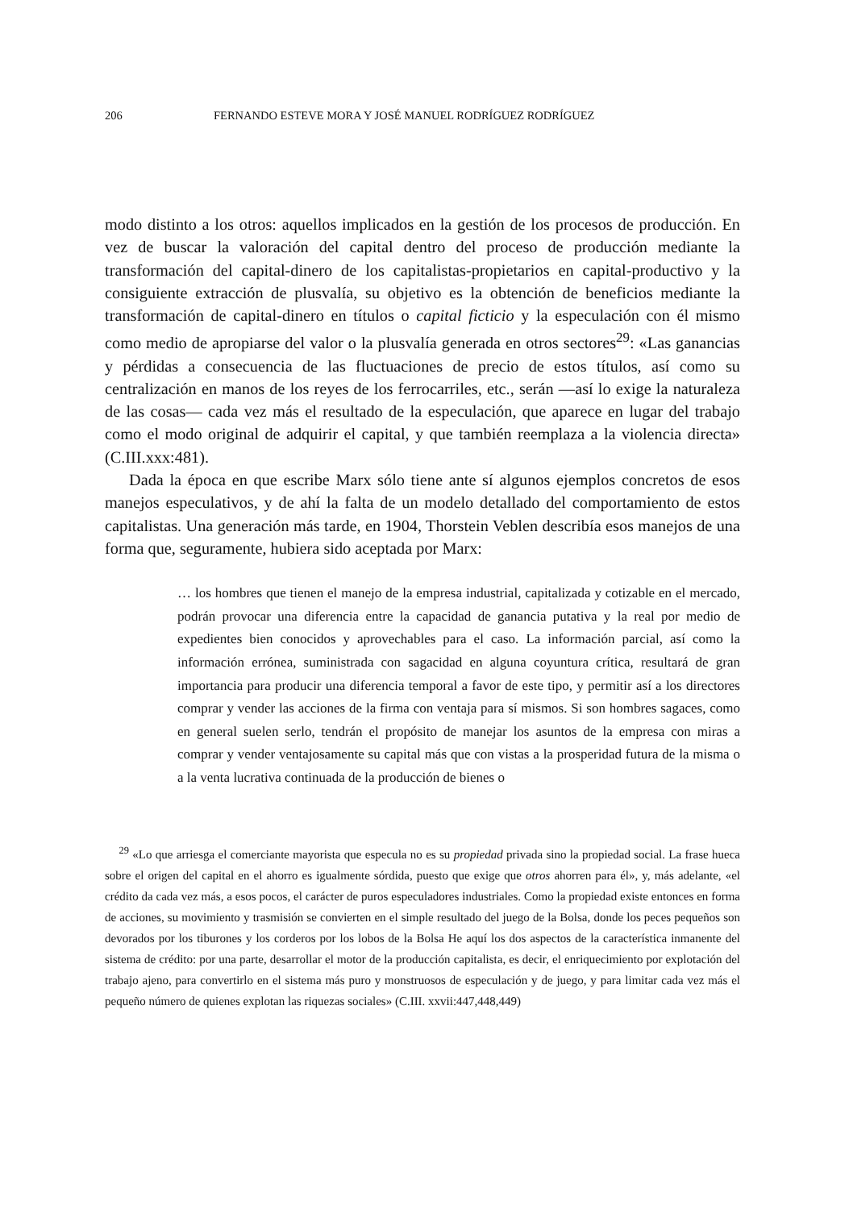206 FERNANDO ESTEVE MORA Y JOSÉ MANUEL RODRÍGUEZ RODRÍGUEZ
modo distinto a los otros: aquellos implicados en la gestión de los procesos de producción. En vez de buscar la valoración del capital dentro del proceso de producción mediante la transformación del capital-dinero de los capitalistas-propietarios en capital-productivo y la consiguiente extracción de plusvalía, su objetivo es la obtención de beneficios mediante la transformación de capital-dinero en títulos o capital ficticio y la especulación con él mismo como medio de apropiarse del valor o la plusvalía generada en otros sectores<sup>29</sup>: «Las ganancias y pérdidas a consecuencia de las fluctuaciones de precio de estos títulos, así como su centralización en manos de los reyes de los ferrocarriles, etc., serán —así lo exige la naturaleza de las cosas— cada vez más el resultado de la especulación, que aparece en lugar del trabajo como el modo original de adquirir el capital, y que también reemplaza a la violencia directa» (C.III.xxx:481).
Dada la época en que escribe Marx sólo tiene ante sí algunos ejemplos concretos de esos manejos especulativos, y de ahí la falta de un modelo detallado del comportamiento de estos capitalistas. Una generación más tarde, en 1904, Thorstein Veblen describía esos manejos de una forma que, seguramente, hubiera sido aceptada por Marx:
… los hombres que tienen el manejo de la empresa industrial, capitalizada y cotizable en el mercado, podrán provocar una diferencia entre la capacidad de ganancia putativa y la real por medio de expedientes bien conocidos y aprovechables para el caso. La información parcial, así como la información errónea, suministrada con sagacidad en alguna coyuntura crítica, resultará de gran importancia para producir una diferencia temporal a favor de este tipo, y permitir así a los directores comprar y vender las acciones de la firma con ventaja para sí mismos. Si son hombres sagaces, como en general suelen serlo, tendrán el propósito de manejar los asuntos de la empresa con miras a comprar y vender ventajosamente su capital más que con vistas a la prosperidad futura de la misma o a la venta lucrativa continuada de la producción de bienes o
<sup>29</sup> «Lo que arriesga el comerciante mayorista que especula no es su propiedad privada sino la propiedad social. La frase hueca sobre el origen del capital en el ahorro es igualmente sórdida, puesto que exige que otros ahorren para él», y, más adelante, «el crédito da cada vez más, a esos pocos, el carácter de puros especuladores industriales. Como la propiedad existe entonces en forma de acciones, su movimiento y trasmisión se convierten en el simple resultado del juego de la Bolsa, donde los peces pequeños son devorados por los tiburones y los corderos por los lobos de la Bolsa He aquí los dos aspectos de la característica inmanente del sistema de crédito: por una parte, desarrollar el motor de la producción capitalista, es decir, el enriquecimiento por explotación del trabajo ajeno, para convertirlo en el sistema más puro y monstruosos de especulación y de juego, y para limitar cada vez más el pequeño número de quienes explotan las riquezas sociales» (C.III. xxvii:447,448,449)